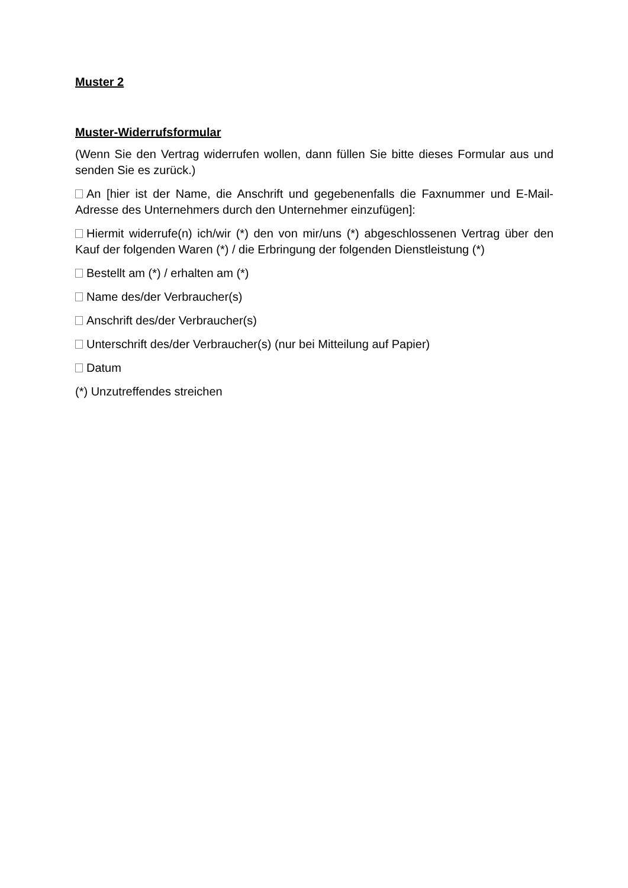Muster 2
Muster-Widerrufsformular
(Wenn Sie den Vertrag widerrufen wollen, dann füllen Sie bitte dieses Formular aus und senden Sie es zurück.)
An [hier ist der Name, die Anschrift und gegebenenfalls die Faxnummer und E-Mail-Adresse des Unternehmers durch den Unternehmer einzufügen]:
Hiermit widerrufe(n) ich/wir (*) den von mir/uns (*) abgeschlossenen Vertrag über den Kauf der folgenden Waren (*) / die Erbringung der folgenden Dienstleistung (*)
Bestellt am (*) / erhalten am (*)
Name des/der Verbraucher(s)
Anschrift des/der Verbraucher(s)
Unterschrift des/der Verbraucher(s) (nur bei Mitteilung auf Papier)
Datum
(*) Unzutreffendes streichen